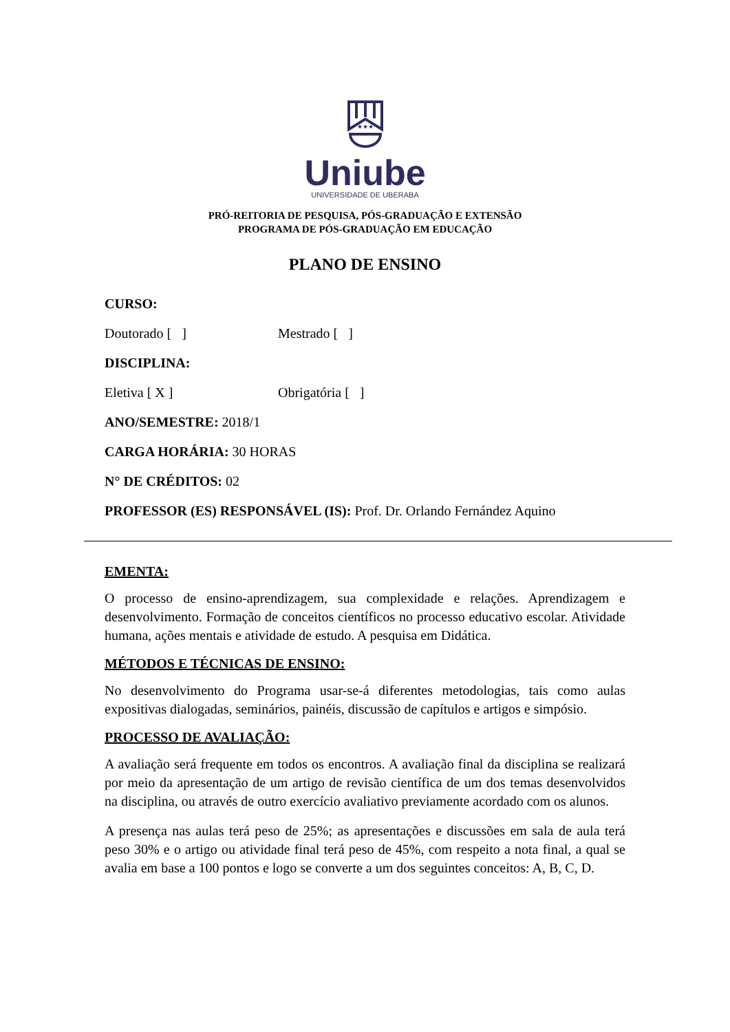★★★
Uniube
UNIVERSIDADE DE UBERABA
PRÓ-REITORIA DE PESQUISA, PÓS-GRADUAÇÃO E EXTENSÃO
PROGRAMA DE PÓS-GRADUAÇÃO EM EDUCAÇÃO
PLANO DE ENSINO
CURSO:
Doutorado [ ] Mestrado [ ]
DISCIPLINA:
Eletiva [ X ] Obrigatória [ ]
ANO/SEMESTRE: 2018/1
CARGA HORÁRIA: 30 HORAS
N° DE CRÉDITOS: 02
PROFESSOR (ES) RESPONSÁVEL (IS): Prof. Dr. Orlando Fernández Aquino
EMENTA:
O processo de ensino-aprendizagem, sua complexidade e relações. Aprendizagem e desenvolvimento. Formação de conceitos científicos no processo educativo escolar. Atividade humana, ações mentais e atividade de estudo. A pesquisa em Didática.
MÉTODOS E TÉCNICAS DE ENSINO:
No desenvolvimento do Programa usar-se-á diferentes metodologias, tais como aulas expositivas dialogadas, seminários, painéis, discussão de capítulos e artigos e simpósio.
PROCESSO DE AVALIAÇÃO:
A avaliação será frequente em todos os encontros. A avaliação final da disciplina se realizará por meio da apresentação de um artigo de revisão científica de um dos temas desenvolvidos na disciplina, ou através de outro exercício avaliativo previamente acordado com os alunos.
A presença nas aulas terá peso de 25%; as apresentações e discussões em sala de aula terá peso 30% e o artigo ou atividade final terá peso de 45%, com respeito a nota final, a qual se avalia em base a 100 pontos e logo se converte a um dos seguintes conceitos: A, B, C, D.